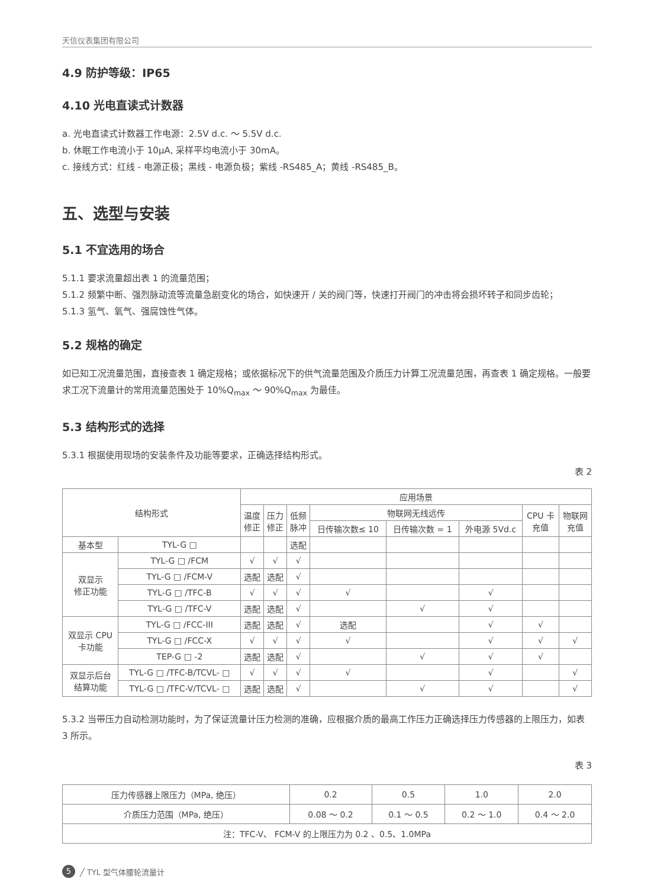天信仪表集团有限公司
4.9 防护等级：IP65
4.10 光电直读式计数器
a. 光电直读式计数器工作电源：2.5V d.c. ～ 5.5V d.c.
b. 休眠工作电流小于 10μA, 采样平均电流小于 30mA。
c. 接线方式：红线 - 电源正极；黑线 - 电源负极；紫线 -RS485_A；黄线 -RS485_B。
五、选型与安装
5.1 不宜选用的场合
5.1.1 要求流量超出表 1 的流量范围；
5.1.2 频繁中断、强烈脉动流等流量急剧变化的场合，如快速开 / 关的阀门等，快速打开阀门的冲击将会损坏转子和同步齿轮；
5.1.3 氢气、氧气、强腐蚀性气体。
5.2 规格的确定
如已知工况流量范围，直接查表 1 确定规格；或依据标况下的供气流量范围及介质压力计算工况流量范围，再查表 1 确定规格。一般要求工况下流量计的常用流量范围处于 10%Q<sub>max</sub> ～ 90%Q<sub>max</sub> 为最佳。
5.3 结构形式的选择
5.3.1 根据使用现场的安装条件及功能等要求，正确选择结构形式。
表 2
| 结构形式 | | 应用场景 | | | | | | | |
| --- | --- | --- | --- | --- | --- | --- | --- | --- | --- |
| | | 温度 修正 | 压力 修正 | 低频 脉冲 | 物联网无线远传 | | | CPU 卡 充值 | 物联网 充值 |
| | | | | | 日传输次数≤ 10 | 日传输次数 = 1 | 外电源 5Vd.c | | |
| 基本型 | TYL-G □ | | | 选配 | | | | | |
| 双显示 修正功能 | TYL-G □ /FCM | √ | √ | √ | | | | | |
| | TYL-G □ /FCM-V | 选配 | 选配 | √ | | | | | |
| | TYL-G □ /TFC-B | √ | √ | √ | √ | | √ | | |
| | TYL-G □ /TFC-V | 选配 | 选配 | √ | | √ | √ | | |
| 双显示 CPU 卡功能 | TYL-G □ /FCC-III | 选配 | 选配 | √ | 选配 | | √ | √ | |
| | TYL-G □ /FCC-X | √ | √ | √ | √ | | √ | √ | √ |
| | TEP-G □ -2 | 选配 | 选配 | √ | | √ | √ | √ | |
| 双显示后台 结算功能 | TYL-G □ /TFC-B/TCVL- □ | √ | √ | √ | √ | | √ | | √ |
| | TYL-G □ /TFC-V/TCVL- □ | 选配 | 选配 | √ | | √ | √ | | √ |
5.3.2 当带压力自动检测功能时，为了保证流量计压力检测的准确，应根据介质的最高工作压力正确选择压力传感器的上限压力，如表 3 所示。
表 3
| 压力传感器上限压力（MPa, 绝压） | 0.2 | 0.5 | 1.0 | 2.0 |
| 介质压力范围（MPa, 绝压） | 0.08 ～ 0.2 | 0.1 ～ 0.5 | 0.2 ～ 1.0 | 0.4 ～ 2.0 |
| 注：TFC-V、 FCM-V 的上限压力为 0.2 、0.5、1.0MPa | | | | |
5 ╱ TYL 型气体腰轮流量计